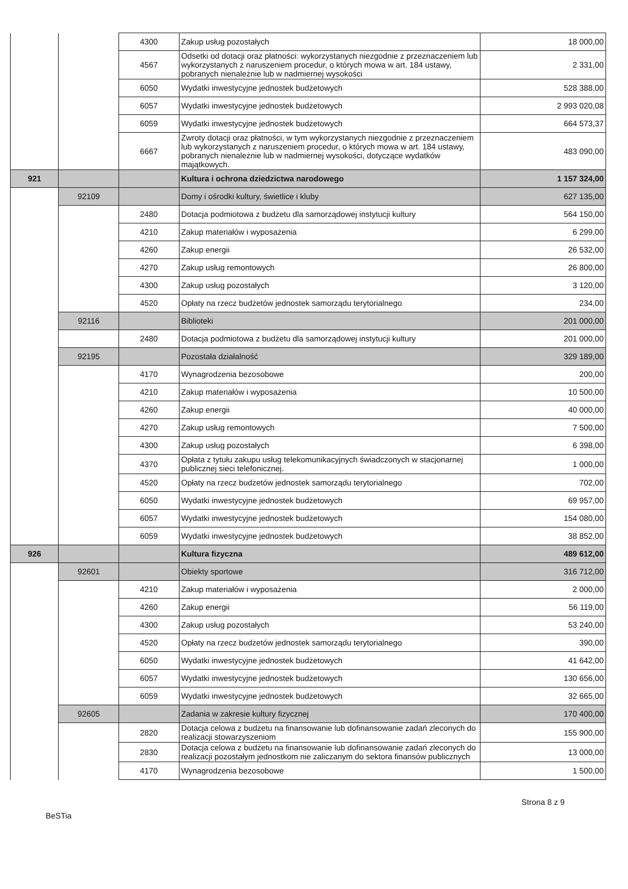| | | 4300 | Zakup usług pozostałych | 18 000,00 |
| | | 4567 | Odsetki od dotacji oraz płatności: wykorzystanych niezgodnie z przeznaczeniem lub wykorzystanych z naruszeniem procedur, o których mowa w art. 184 ustawy, pobranych nienależnie lub w nadmiernej wysokości | 2 331,00 |
| | | 6050 | Wydatki inwestycyjne jednostek budżetowych | 528 388,00 |
| | | 6057 | Wydatki inwestycyjne jednostek budżetowych | 2 993 020,08 |
| | | 6059 | Wydatki inwestycyjne jednostek budżetowych | 664 573,37 |
| | | 6667 | Zwroty dotacji oraz płatności, w tym wykorzystanych niezgodnie z przeznaczeniem lub wykorzystanych z naruszeniem procedur, o których mowa w art. 184 ustawy, pobranych nienależnie lub w nadmiernej wysokości, dotyczące wydatków majątkowych. | 483 090,00 |
| 921 | | | Kultura i ochrona dziedzictwa narodowego | 1 157 324,00 |
| | 92109 | | Domy i ośrodki kultury, świetlice i kluby | 627 135,00 |
| | | 2480 | Dotacja podmiotowa z budżetu dla samorządowej instytucji kultury | 564 150,00 |
| | | 4210 | Zakup materiałów i wyposażenia | 6 299,00 |
| | | 4260 | Zakup energii | 26 532,00 |
| | | 4270 | Zakup usług remontowych | 26 800,00 |
| | | 4300 | Zakup usług pozostałych | 3 120,00 |
| | | 4520 | Opłaty na rzecz budżetów jednostek samorządu terytorialnego | 234,00 |
| | 92116 | | Biblioteki | 201 000,00 |
| | | 2480 | Dotacja podmiotowa z budżetu dla samorządowej instytucji kultury | 201 000,00 |
| | 92195 | | Pozostała działalność | 329 189,00 |
| | | 4170 | Wynagrodzenia bezosobowe | 200,00 |
| | | 4210 | Zakup materiałów i wyposażenia | 10 500,00 |
| | | 4260 | Zakup energii | 40 000,00 |
| | | 4270 | Zakup usług remontowych | 7 500,00 |
| | | 4300 | Zakup usług pozostałych | 6 398,00 |
| | | 4370 | Opłata z tytułu zakupu usług telekomunikacyjnych świadczonych w stacjonarnej publicznej sieci telefonicznej. | 1 000,00 |
| | | 4520 | Opłaty na rzecz budżetów jednostek samorządu terytorialnego | 702,00 |
| | | 6050 | Wydatki inwestycyjne jednostek budżetowych | 69 957,00 |
| | | 6057 | Wydatki inwestycyjne jednostek budżetowych | 154 080,00 |
| | | 6059 | Wydatki inwestycyjne jednostek budżetowych | 38 852,00 |
| 926 | | | Kultura fizyczna | 489 612,00 |
| | 92601 | | Obiekty sportowe | 316 712,00 |
| | | 4210 | Zakup materiałów i wyposażenia | 2 000,00 |
| | | 4260 | Zakup energii | 56 119,00 |
| | | 4300 | Zakup usług pozostałych | 53 240,00 |
| | | 4520 | Opłaty na rzecz budżetów jednostek samorządu terytorialnego | 390,00 |
| | | 6050 | Wydatki inwestycyjne jednostek budżetowych | 41 642,00 |
| | | 6057 | Wydatki inwestycyjne jednostek budżetowych | 130 656,00 |
| | | 6059 | Wydatki inwestycyjne jednostek budżetowych | 32 665,00 |
| | 92605 | | Zadania w zakresie kultury fizycznej | 170 400,00 |
| | | 2820 | Dotacja celowa z budżetu na finansowanie lub dofinansowanie zadań zleconych do realizacji stowarzyszeniom | 155 900,00 |
| | | 2830 | Dotacja celowa z budżetu na finansowanie lub dofinansowanie zadań zleconych do realizacji pozostałym jednostkom nie zaliczanym do sektora finansów publicznych | 13 000,00 |
| | | 4170 | Wynagrodzenia bezosobowe | 1 500,00 |
Strona 8 z 9
BeSTia